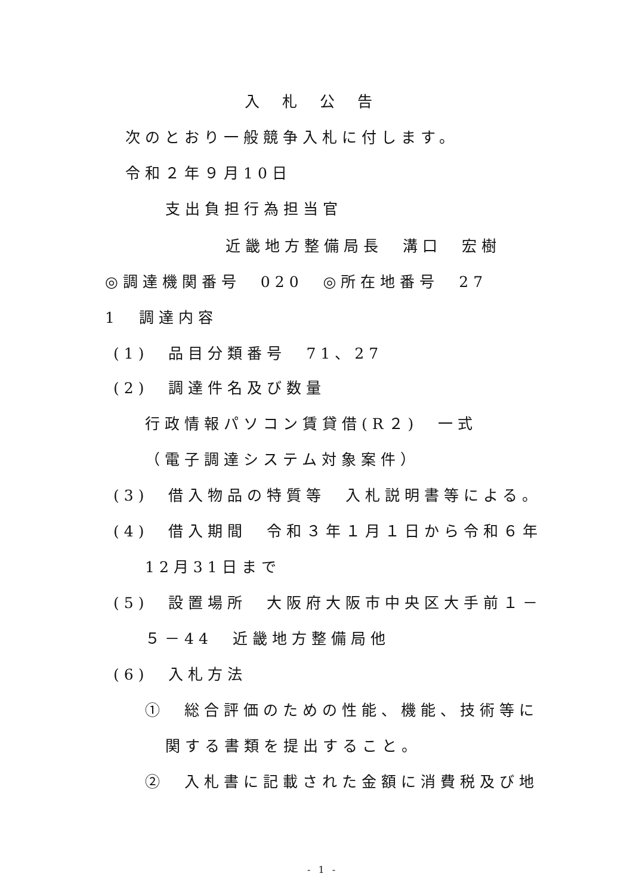入札公告
次のとおり一般競争入札に付します。
令和２年９月10日
支出負担行為担当官
近畿地方整備局長　溝口　宏樹
◎調達機関番号　020　◎所在地番号　27
1　調達内容
(1)　品目分類番号　71、27
(2)　調達件名及び数量
行政情報パソコン賃貸借(R２)　一式
（電子調達システム対象案件）
(3)　借入物品の特質等　入札説明書等による。
(4)　借入期間　令和３年１月１日から令和６年
12月31日まで
(5)　設置場所　大阪府大阪市中央区大手前１－
５－44　近畿地方整備局他
(6)　入札方法
①　総合評価のための性能、機能、技術等に
関する書類を提出すること。
②　入札書に記載された金額に消費税及び地
- 1 -